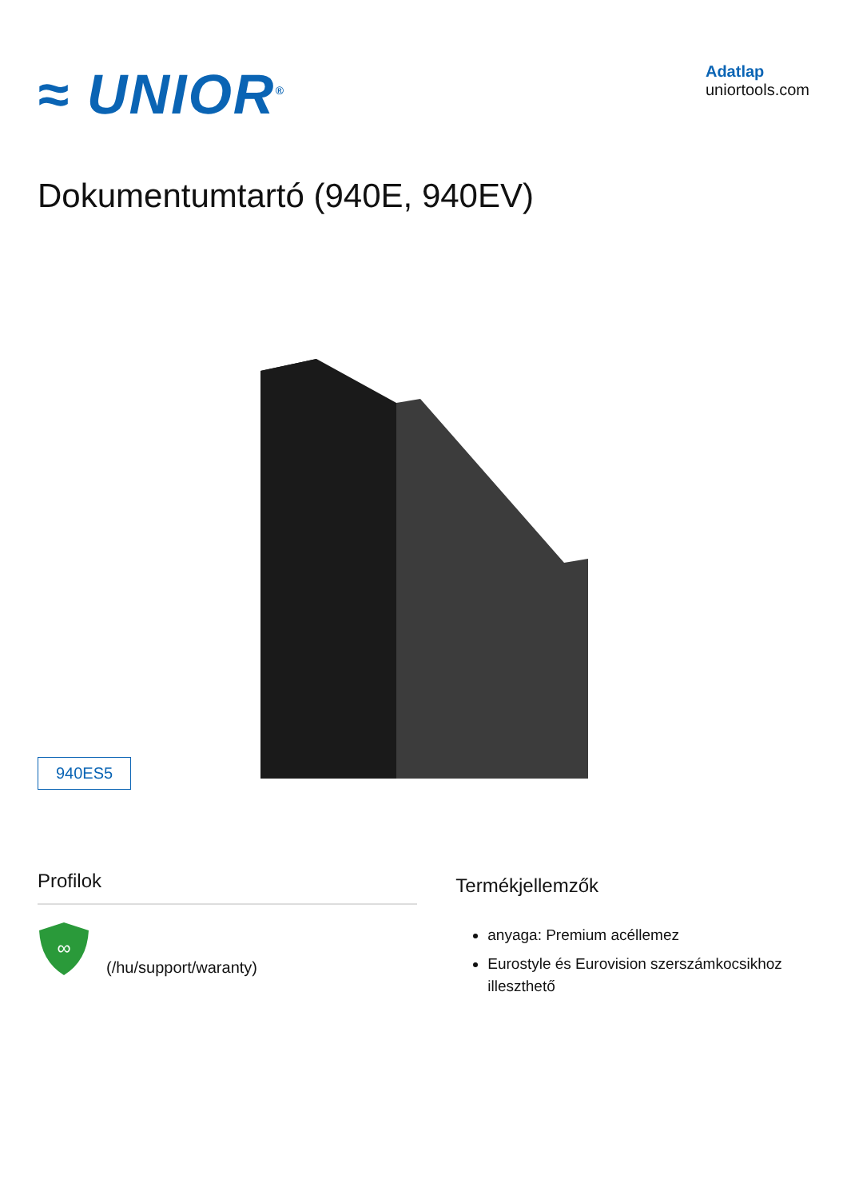≈ UNIOR<sup>®</sup>
Adatlap
uniortools.com
Dokumentumtartó (940E, 940EV)
940ES5
Profilok
∞
(/hu/support/waranty)
Termékjellemzők
anyaga: Premium acéllemez
Eurostyle és Eurovision szerszámkocsikhoz illeszthető